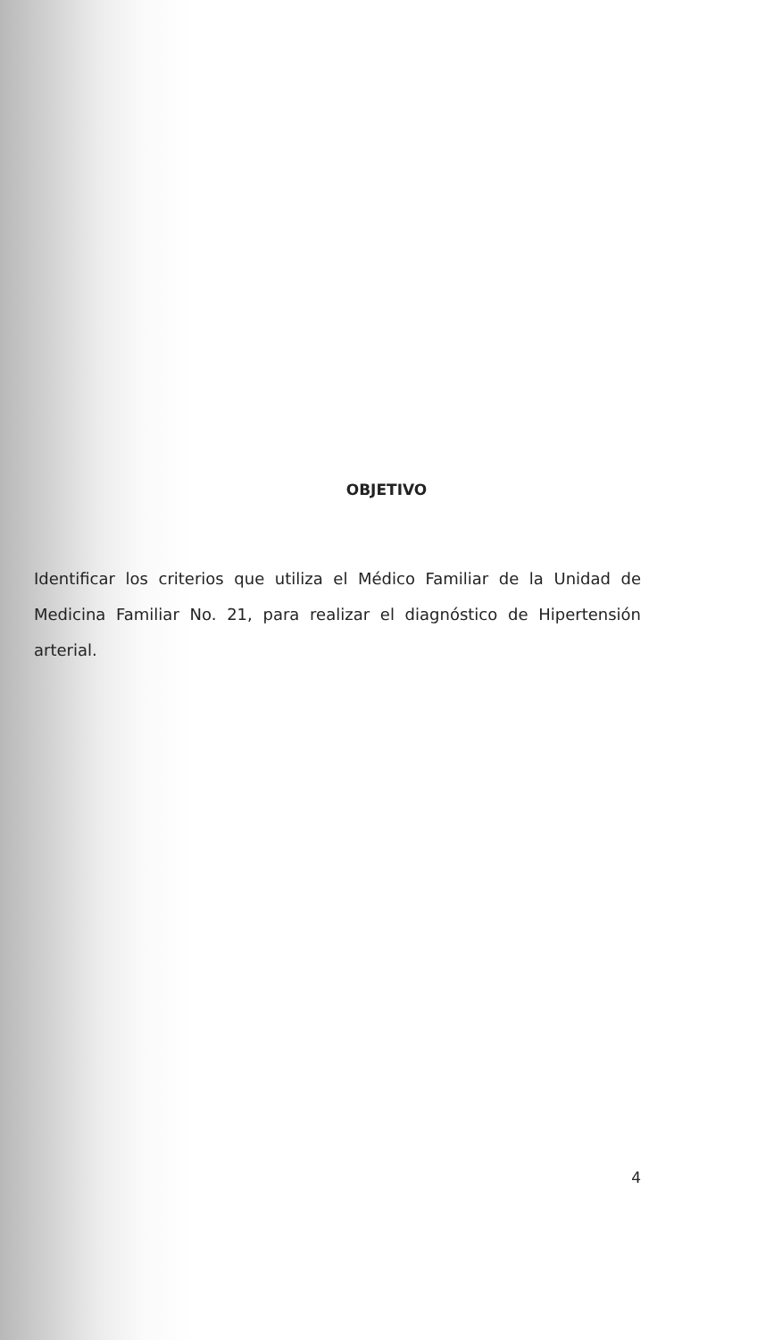OBJETIVO
Identificar los criterios que utiliza el Médico Familiar de la Unidad de Medicina Familiar No. 21, para realizar el diagnóstico de Hipertensión arterial.
4